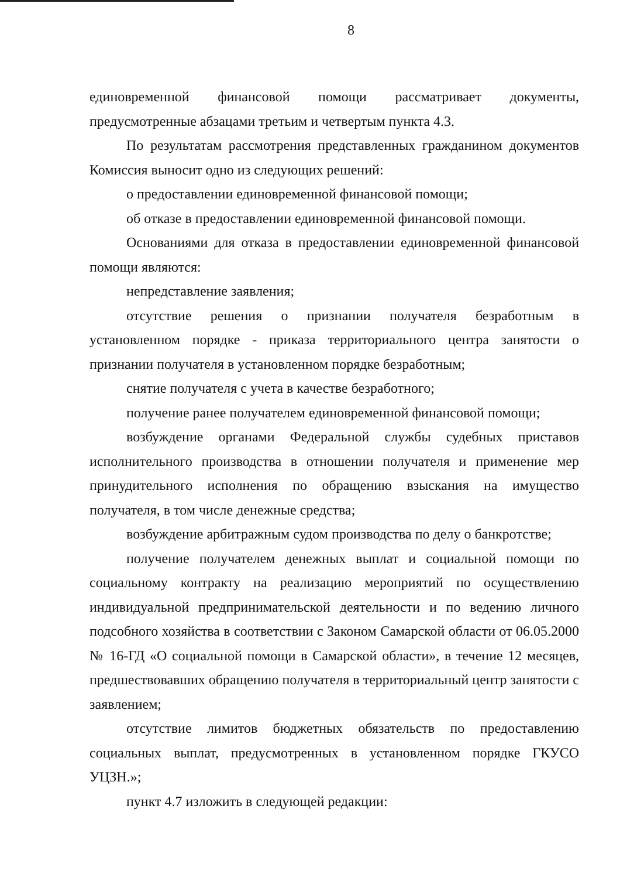8
единовременной финансовой помощи рассматривает документы, предусмотренные абзацами третьим и четвертым пункта 4.3.
По результатам рассмотрения представленных гражданином документов Комиссия выносит одно из следующих решений:
о предоставлении единовременной финансовой помощи;
об отказе в предоставлении единовременной финансовой помощи.
Основаниями для отказа в предоставлении единовременной финансовой помощи являются:
непредставление заявления;
отсутствие решения о признании получателя безработным в установленном порядке - приказа территориального центра занятости о признании получателя в установленном порядке безработным;
снятие получателя с учета в качестве безработного;
получение ранее получателем единовременной финансовой помощи;
возбуждение органами Федеральной службы судебных приставов исполнительного производства в отношении получателя и применение мер принудительного исполнения по обращению взыскания на имущество получателя, в том числе денежные средства;
возбуждение арбитражным судом производства по делу о банкротстве;
получение получателем денежных выплат и социальной помощи по социальному контракту на реализацию мероприятий по осуществлению индивидуальной предпринимательской деятельности и по ведению личного подсобного хозяйства в соответствии с Законом Самарской области от 06.05.2000 № 16-ГД «О социальной помощи в Самарской области», в течение 12 месяцев, предшествовавших обращению получателя в территориальный центр занятости с заявлением;
отсутствие лимитов бюджетных обязательств по предоставлению социальных выплат, предусмотренных в установленном порядке ГКУСО УЦЗН.»;
пункт 4.7 изложить в следующей редакции: